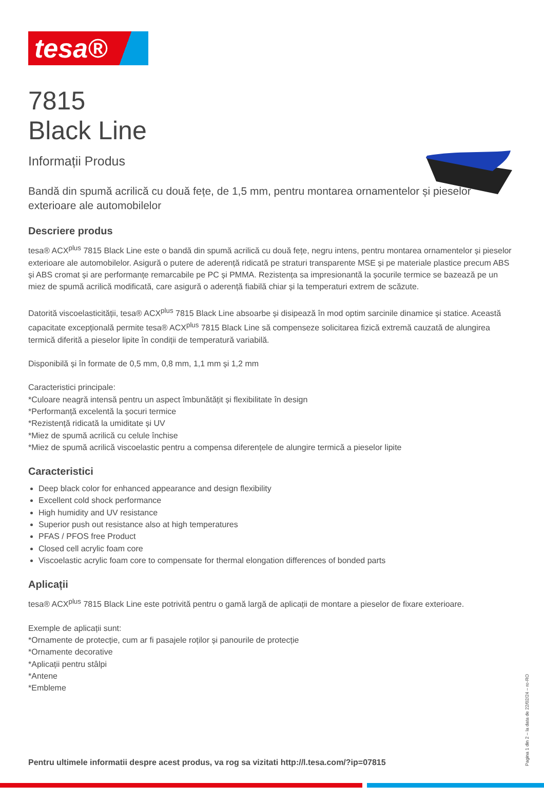tesa®
7815
Black Line
Informații Produs
Bandă din spumă acrilică cu două fețe, de 1,5 mm, pentru montarea ornamentelor și pieselor exterioare ale automobilelor
Descriere produs
tesa® ACX<sup>plus</sup> 7815 Black Line este o bandă din spumă acrilică cu două fețe, negru intens, pentru montarea ornamentelor și pieselor exterioare ale automobilelor. Asigură o putere de aderență ridicată pe straturi transparente MSE și pe materiale plastice precum ABS și ABS cromat și are performanțe remarcabile pe PC și PMMA. Rezistența sa impresionantă la șocurile termice se bazează pe un miez de spumă acrilică modificată, care asigură o aderență fiabilă chiar și la temperaturi extrem de scăzute.
Datorită viscoelasticității, tesa® ACX<sup>plus</sup> 7815 Black Line absoarbe și disipează în mod optim sarcinile dinamice și statice. Această capacitate excepțională permite tesa® ACX<sup>plus</sup> 7815 Black Line să compenseze solicitarea fizică extremă cauzată de alungirea termică diferită a pieselor lipite în condiții de temperatură variabilă.
Disponibilă și în formate de 0,5 mm, 0,8 mm, 1,1 mm și 1,2 mm
Caracteristici principale:
*Culoare neagră intensă pentru un aspect îmbunătățit și flexibilitate în design
*Performanță excelentă la șocuri termice
*Rezistență ridicată la umiditate și UV
*Miez de spumă acrilică cu celule închise
*Miez de spumă acrilică viscoelastic pentru a compensa diferențele de alungire termică a pieselor lipite
Caracteristici
Deep black color for enhanced appearance and design flexibility
Excellent cold shock performance
High humidity and UV resistance
Superior push out resistance also at high temperatures
PFAS / PFOS free Product
Closed cell acrylic foam core
Viscoelastic acrylic foam core to compensate for thermal elongation differences of bonded parts
Aplicații
tesa® ACX<sup>plus</sup> 7815 Black Line este potrivită pentru o gamă largă de aplicații de montare a pieselor de fixare exterioare.
Exemple de aplicații sunt:
*Ornamente de protecție, cum ar fi pasajele roților și panourile de protecție
*Ornamente decorative
*Aplicații pentru stâlpi
*Antene
*Embleme
Pentru ultimele informatii despre acest produs, va rog sa vizitati http://l.tesa.com/?ip=07815
Pagina 1 din 2 – la data de 22/02/24 – ro-RO